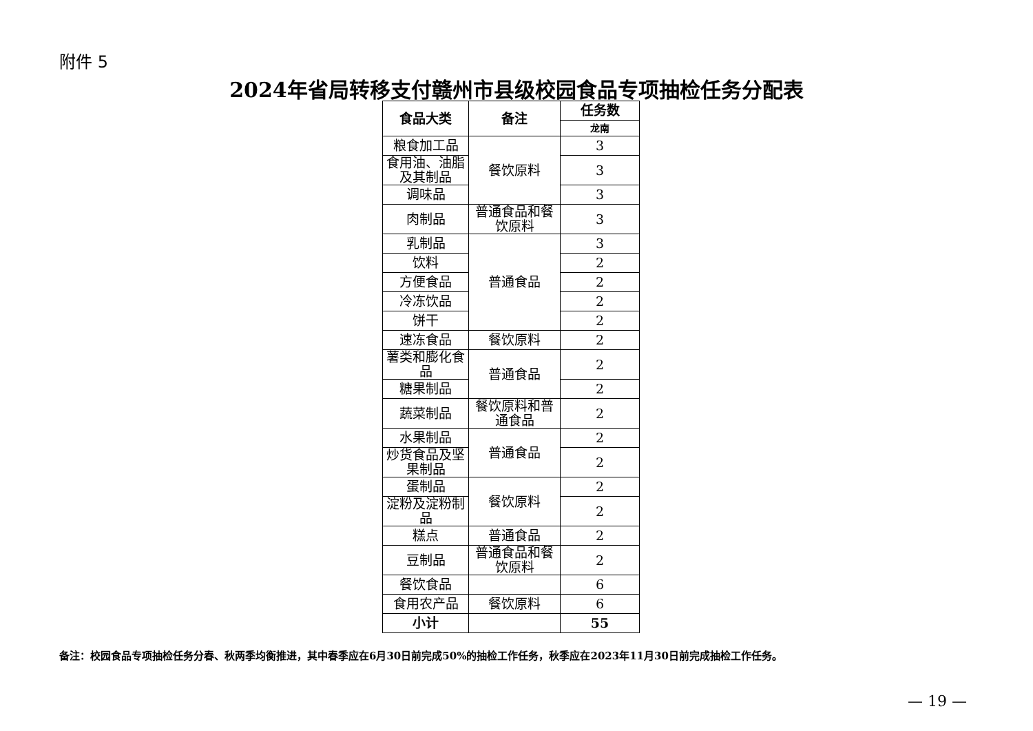附件 5
2024年省局转移支付赣州市县级校园食品专项抽检任务分配表
| 食品大类 | 备注 | 任务数 |
| --- | --- | --- |
| | | 龙南 |
| 粮食加工品 | 餐饮原料 | 3 |
| 食用油、油脂及其制品 | | 3 |
| 调味品 | | 3 |
| 肉制品 | 普通食品和餐饮原料 | 3 |
| 乳制品 | 普通食品 | 3 |
| 饮料 | | 2 |
| 方便食品 | | 2 |
| 冷冻饮品 | | 2 |
| 饼干 | | 2 |
| 速冻食品 | 餐饮原料 | 2 |
| 薯类和膨化食品 | 普通食品 | 2 |
| 糖果制品 | | 2 |
| 蔬菜制品 | 餐饮原料和普通食品 | 2 |
| 水果制品 | 普通食品 | 2 |
| 炒货食品及坚果制品 | | 2 |
| 蛋制品 | 餐饮原料 | 2 |
| 淀粉及淀粉制品 | | 2 |
| 糕点 | 普通食品 | 2 |
| 豆制品 | 普通食品和餐饮原料 | 2 |
| 餐饮食品 | | 6 |
| 食用农产品 | 餐饮原料 | 6 |
| 小计 | | 55 |
备注：校园食品专项抽检任务分春、秋两季均衡推进，其中春季应在6月30日前完成50%的抽检工作任务，秋季应在2023年11月30日前完成抽检工作任务。
— 19 —